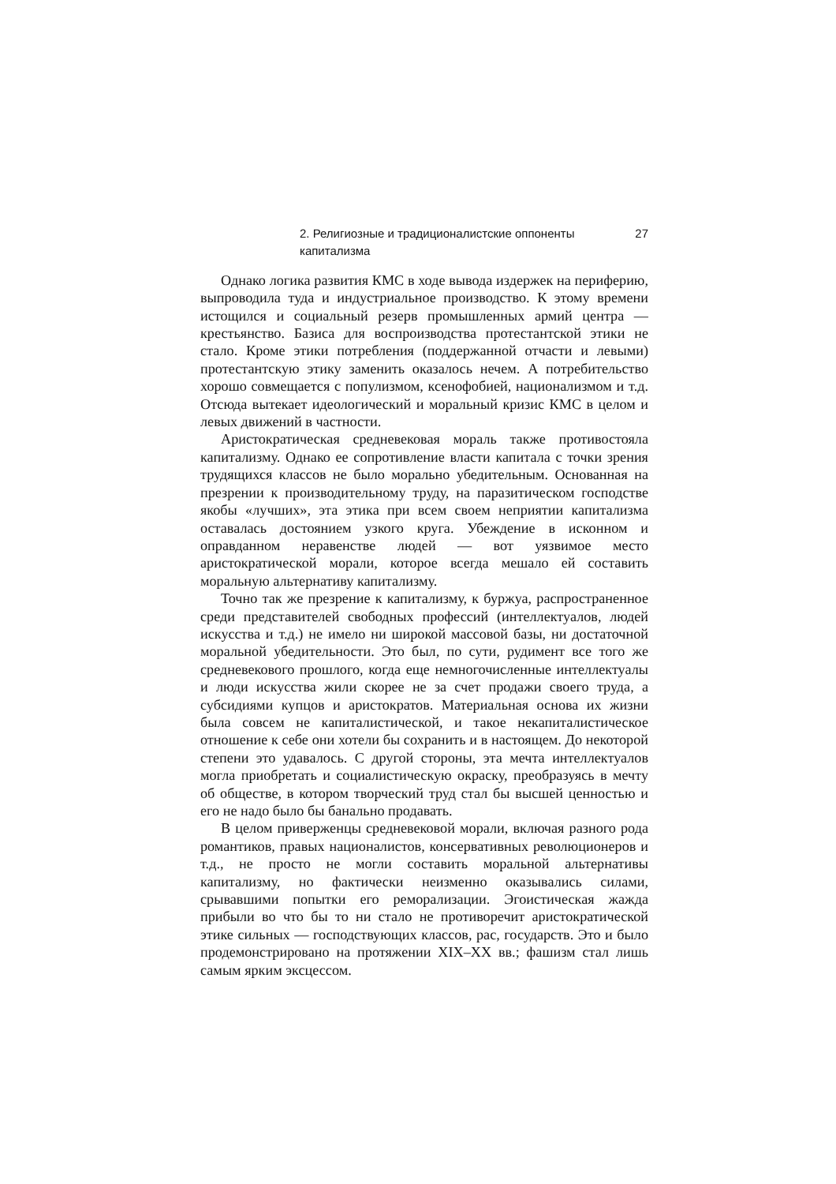2. Религиозные и традиционалистские оппоненты капитализма 27
Однако логика развития КМС в ходе вывода издержек на периферию, выпроводила туда и индустриальное производство. К этому времени истощился и социальный резерв промышленных армий центра — крестьянство. Базиса для воспроизводства протестантской этики не стало. Кроме этики потребления (поддержанной отчасти и левыми) протестантскую этику заменить оказалось нечем. А потребительство хорошо совмещается с популизмом, ксенофобией, национализмом и т.д. Отсюда вытекает идеологический и моральный кризис КМС в целом и левых движений в частности.
Аристократическая средневековая мораль также противостояла капитализму. Однако ее сопротивление власти капитала с точки зрения трудящихся классов не было морально убедительным. Основанная на презрении к производительному труду, на паразитическом господстве якобы «лучших», эта этика при всем своем неприятии капитализма оставалась достоянием узкого круга. Убеждение в исконном и оправданном неравенстве людей — вот уязвимое место аристократической морали, которое всегда мешало ей составить моральную альтернативу капитализму.
Точно так же презрение к капитализму, к буржуа, распространенное среди представителей свободных профессий (интеллектуалов, людей искусства и т.д.) не имело ни широкой массовой базы, ни достаточной моральной убедительности. Это был, по сути, рудимент все того же средневекового прошлого, когда еще немногочисленные интеллектуалы и люди искусства жили скорее не за счет продажи своего труда, а субсидиями купцов и аристократов. Материальная основа их жизни была совсем не капиталистической, и такое некапиталистическое отношение к себе они хотели бы сохранить и в настоящем. До некоторой степени это удавалось. С другой стороны, эта мечта интеллектуалов могла приобретать и социалистическую окраску, преобразуясь в мечту об обществе, в котором творческий труд стал бы высшей ценностью и его не надо было бы банально продавать.
В целом приверженцы средневековой морали, включая разного рода романтиков, правых националистов, консервативных революционеров и т.д., не просто не могли составить моральной альтернативы капитализму, но фактически неизменно оказывались силами, срывавшими попытки его реморализации. Эгоистическая жажда прибыли во что бы то ни стало не противоречит аристократической этике сильных — господствующих классов, рас, государств. Это и было продемонстрировано на протяжении XIX–XX вв.; фашизм стал лишь самым ярким эксцессом.